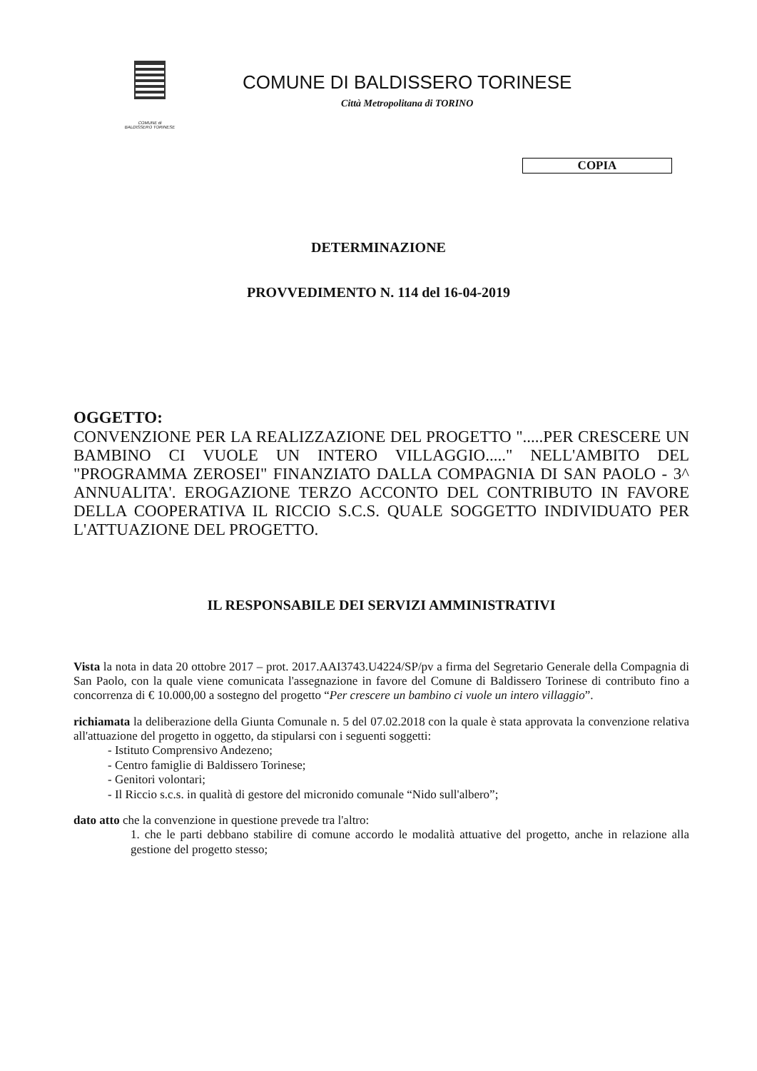COMUNE di
BALDISSERO TORINESE
COMUNE DI BALDISSERO TORINESE
Città Metropolitana di TORINO
COPIA
DETERMINAZIONE
PROVVEDIMENTO N. 114 del 16-04-2019
OGGETTO:
CONVENZIONE PER LA REALIZZAZIONE DEL PROGETTO ".....PER CRESCERE UN BAMBINO CI VUOLE UN INTERO VILLAGGIO....." NELL'AMBITO DEL "PROGRAMMA ZEROSEI" FINANZIATO DALLA COMPAGNIA DI SAN PAOLO - 3^ ANNUALITA'. EROGAZIONE TERZO ACCONTO DEL CONTRIBUTO IN FAVORE DELLA COOPERATIVA IL RICCIO S.C.S. QUALE SOGGETTO INDIVIDUATO PER L'ATTUAZIONE DEL PROGETTO.
IL RESPONSABILE DEI SERVIZI AMMINISTRATIVI
Vista la nota in data 20 ottobre 2017 – prot. 2017.AAI3743.U4224/SP/pv a firma del Segretario Generale della Compagnia di San Paolo, con la quale viene comunicata l'assegnazione in favore del Comune di Baldissero Torinese di contributo fino a concorrenza di € 10.000,00 a sostegno del progetto “Per crescere un bambino ci vuole un intero villaggio”.
richiamata la deliberazione della Giunta Comunale n. 5 del 07.02.2018 con la quale è stata approvata la convenzione relativa all'attuazione del progetto in oggetto, da stipularsi con i seguenti soggetti:
- Istituto Comprensivo Andezeno;
- Centro famiglie di Baldissero Torinese;
- Genitori volontari;
- Il Riccio s.c.s. in qualità di gestore del micronido comunale “Nido sull'albero”;
dato atto che la convenzione in questione prevede tra l'altro:
1. che le parti debbano stabilire di comune accordo le modalità attuative del progetto, anche in relazione alla gestione del progetto stesso;